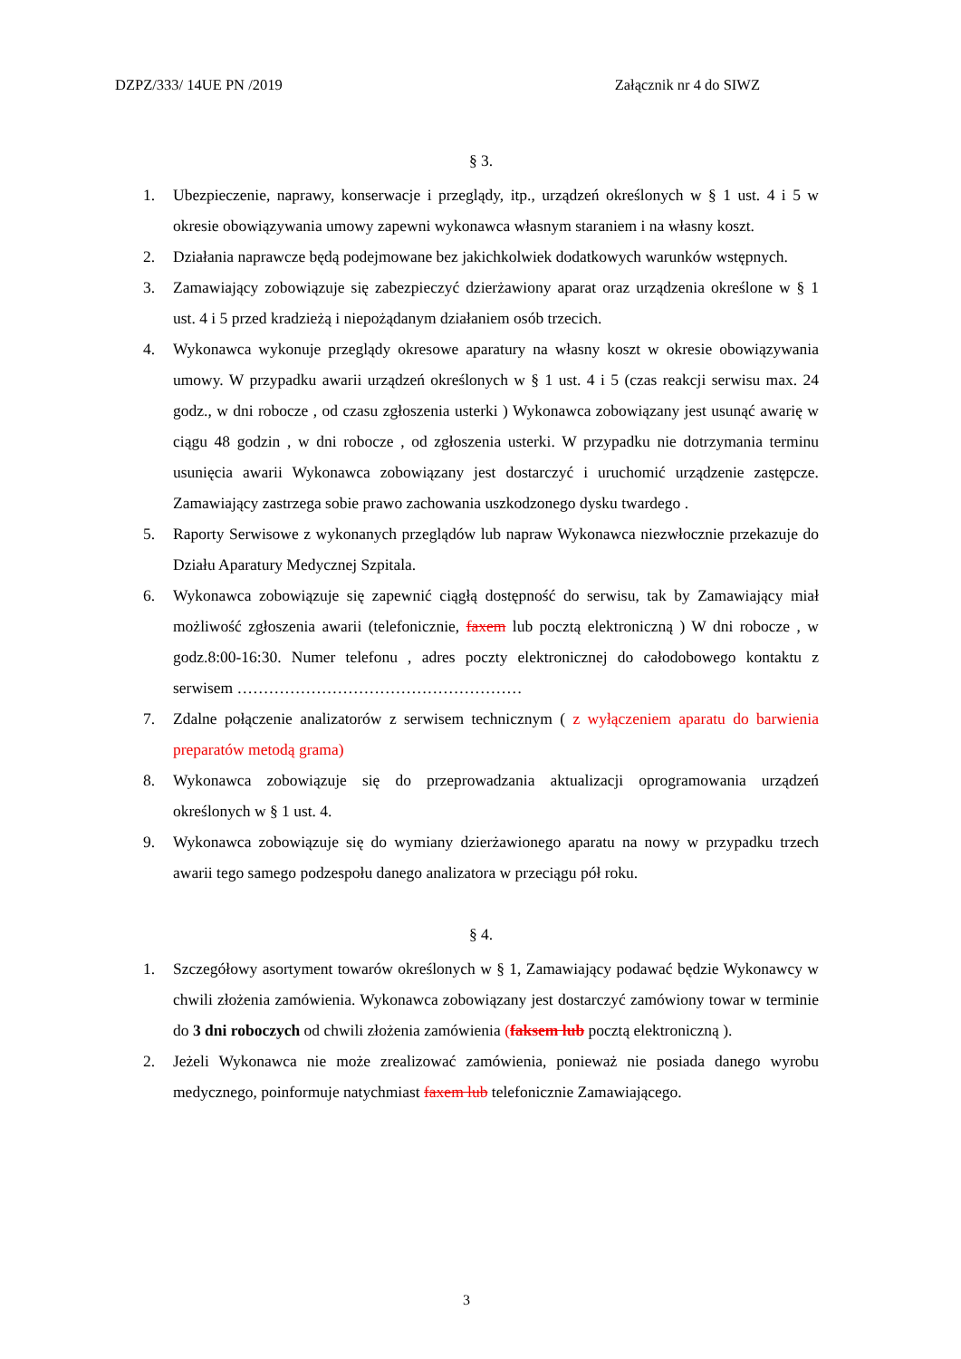DZPZ/333/ 14UE PN /2019 Załącznik nr 4 do SIWZ
§ 3.
1. Ubezpieczenie, naprawy, konserwacje i przeglądy, itp., urządzeń określonych w § 1 ust. 4 i 5 w okresie obowiązywania umowy zapewni wykonawca własnym staraniem i na własny koszt.
2. Działania naprawcze będą podejmowane bez jakichkolwiek dodatkowych warunków wstępnych.
3. Zamawiający zobowiązuje się zabezpieczyć dzierżawiony aparat oraz urządzenia określone w § 1 ust. 4 i 5 przed kradzieżą i niepożądanym działaniem osób trzecich.
4. Wykonawca wykonuje przeglądy okresowe aparatury na własny koszt w okresie obowiązywania umowy. W przypadku awarii urządzeń określonych w § 1 ust. 4 i 5 (czas reakcji serwisu max. 24 godz., w dni robocze , od czasu zgłoszenia usterki ) Wykonawca zobowiązany jest usunąć awarię w ciągu 48 godzin , w dni robocze , od zgłoszenia usterki. W przypadku nie dotrzymania terminu usunięcia awarii Wykonawca zobowiązany jest dostarczyć i uruchomić urządzenie zastępcze. Zamawiający zastrzega sobie prawo zachowania uszkodzonego dysku twardego .
5. Raporty Serwisowe z wykonanych przeglądów lub napraw Wykonawca niezwłocznie przekazuje do Działu Aparatury Medycznej Szpitala.
6. Wykonawca zobowiązuje się zapewnić ciągłą dostępność do serwisu, tak by Zamawiający miał możliwość zgłoszenia awarii (telefonicznie, faxem lub pocztą elektroniczną ) W dni robocze , w godz.8:00-16:30. Numer telefonu , adres poczty elektronicznej do całodobowego kontaktu z serwisem ………………………………………………
7. Zdalne połączenie analizatorów z serwisem technicznym ( z wyłączeniem aparatu do barwienia preparatów metodą grama)
8. Wykonawca zobowiązuje się do przeprowadzania aktualizacji oprogramowania urządzeń określonych w § 1 ust. 4.
9. Wykonawca zobowiązuje się do wymiany dzierżawionego aparatu na nowy w przypadku trzech awarii tego samego podzespołu danego analizatora w przeciągu pół roku.
§ 4.
1. Szczegółowy asortyment towarów określonych w § 1, Zamawiający podawać będzie Wykonawcy w chwili złożenia zamówienia. Wykonawca zobowiązany jest dostarczyć zamówiony towar w terminie do 3 dni roboczych od chwili złożenia zamówienia (faksem lub pocztą elektroniczną ).
2. Jeżeli Wykonawca nie może zrealizować zamówienia, ponieważ nie posiada danego wyrobu medycznego, poinformuje natychmiast faxem lub telefonicznie Zamawiającego.
3